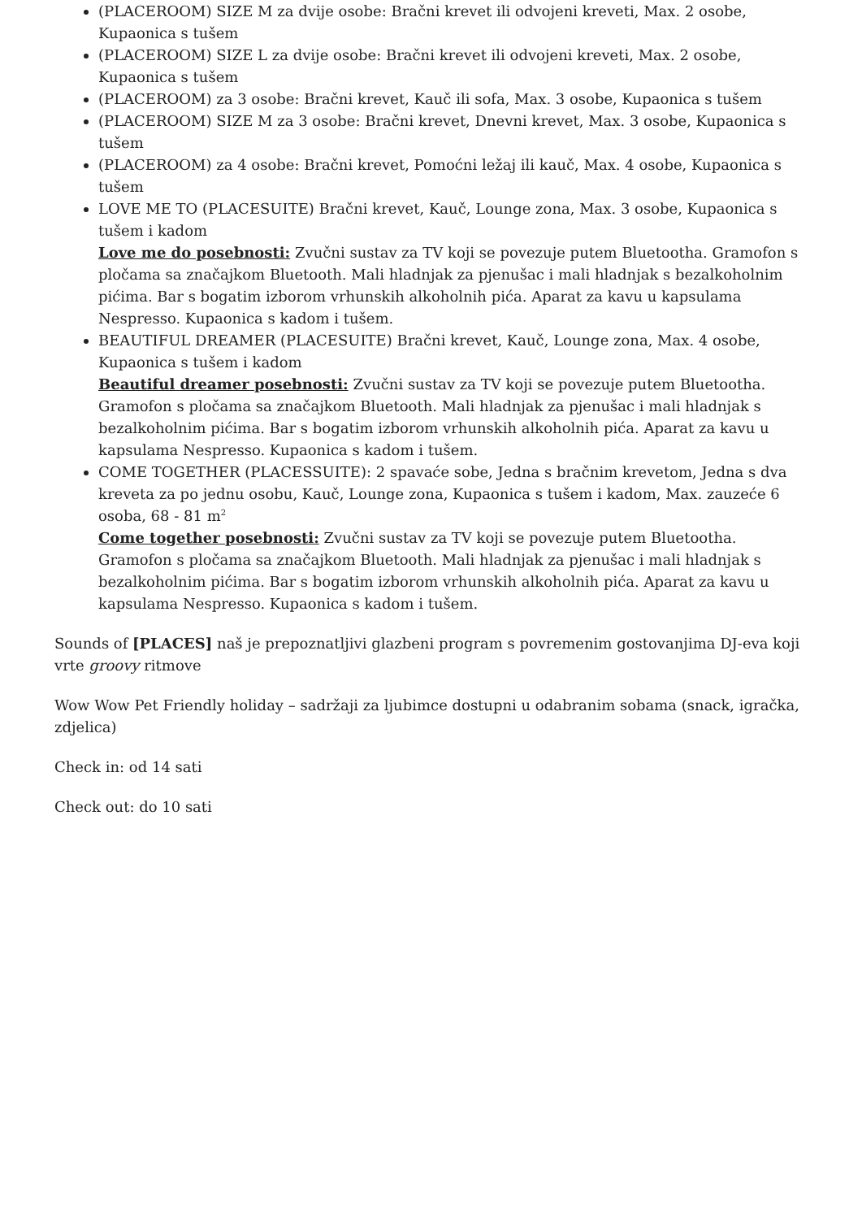(PLACEROOM) SIZE M za dvije osobe: Bračni krevet ili odvojeni kreveti, Max. 2 osobe, Kupaonica s tušem
(PLACEROOM) SIZE L za dvije osobe: Bračni krevet ili odvojeni kreveti, Max. 2 osobe, Kupaonica s tušem
(PLACEROOM) za 3 osobe: Bračni krevet, Kauč ili sofa, Max. 3 osobe, Kupaonica s tušem
(PLACEROOM) SIZE M za 3 osobe: Bračni krevet, Dnevni krevet, Max. 3 osobe, Kupaonica s tušem
(PLACEROOM) za 4 osobe: Bračni krevet, Pomoćni ležaj ili kauč, Max. 4 osobe, Kupaonica s tušem
LOVE ME TO (PLACESUITE) Bračni krevet, Kauč, Lounge zona, Max. 3 osobe, Kupaonica s tušem i kadom
Love me do posebnosti: Zvučni sustav za TV koji se povezuje putem Bluetootha. Gramofon s pločama sa značajkom Bluetooth. Mali hladnjak za pjenušac i mali hladnjak s bezalkoholnim pićima. Bar s bogatim izborom vrhunskih alkoholnih pića. Aparat za kavu u kapsulama Nespresso. Kupaonica s kadom i tušem.
BEAUTIFUL DREAMER (PLACESUITE) Bračni krevet, Kauč, Lounge zona, Max. 4 osobe, Kupaonica s tušem i kadom
Beautiful dreamer posebnosti: Zvučni sustav za TV koji se povezuje putem Bluetootha. Gramofon s pločama sa značajkom Bluetooth. Mali hladnjak za pjenušac i mali hladnjak s bezalkoholnim pićima. Bar s bogatim izborom vrhunskih alkoholnih pića. Aparat za kavu u kapsulama Nespresso. Kupaonica s kadom i tušem.
COME TOGETHER (PLACESSUITE): 2 spavaće sobe, Jedna s bračnim krevetom, Jedna s dva kreveta za po jednu osobu, Kauč, Lounge zona, Kupaonica s tušem i kadom, Max. zauzeće 6 osoba, 68 - 81 m<sup>2</sup>
Come together posebnosti: Zvučni sustav za TV koji se povezuje putem Bluetootha. Gramofon s pločama sa značajkom Bluetooth. Mali hladnjak za pjenušac i mali hladnjak s bezalkoholnim pićima. Bar s bogatim izborom vrhunskih alkoholnih pića. Aparat za kavu u kapsulama Nespresso. Kupaonica s kadom i tušem.
Sounds of [PLACES] naš je prepoznatljivi glazbeni program s povremenim gostovanjima DJ-eva koji vrte groovy ritmove
Wow Wow Pet Friendly holiday – sadržaji za ljubimce dostupni u odabranim sobama (snack, igračka, zdjelica)
Check in: od 14 sati
Check out: do 10 sati